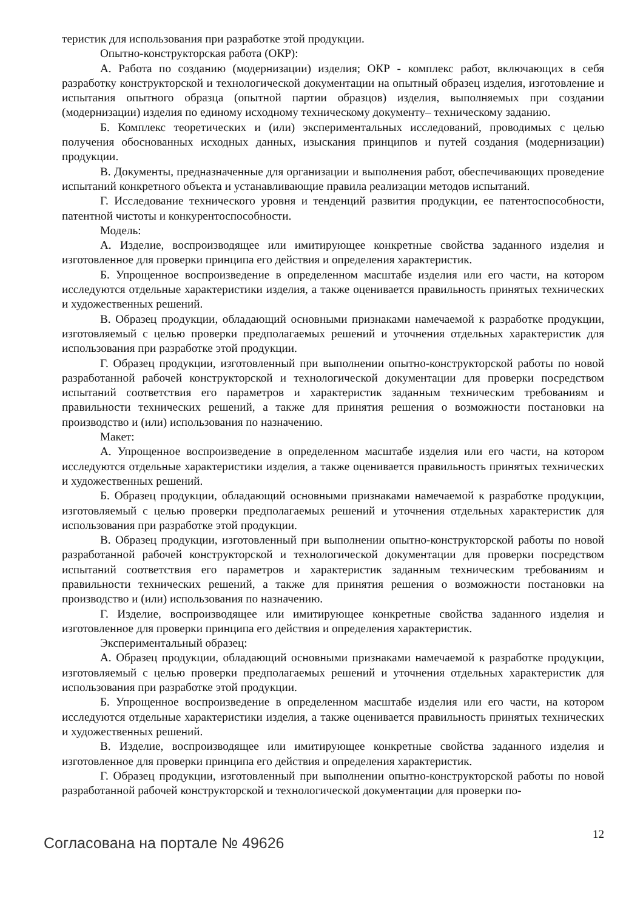теристик для использования при разработке этой продукции.
Опытно-конструкторская работа (ОКР):
А. Работа по созданию (модернизации) изделия; ОКР - комплекс работ, включающих в себя разработку конструкторской и технологической документации на опытный образец изделия, изготовление и испытания опытного образца (опытной партии образцов) изделия, выполняемых при создании (модернизации) изделия по единому исходному техническому документу– техническому заданию.
Б. Комплекс теоретических и (или) экспериментальных исследований, проводимых с целью получения обоснованных исходных данных, изыскания принципов и путей создания (модернизации) продукции.
В. Документы, предназначенные для организации и выполнения работ, обеспечивающих проведение испытаний конкретного объекта и устанавливающие правила реализации методов испытаний.
Г. Исследование технического уровня и тенденций развития продукции, ее патентоспособности, патентной чистоты и конкурентоспособности.
Модель:
А. Изделие, воспроизводящее или имитирующее конкретные свойства заданного изделия и изготовленное для проверки принципа его действия и определения характеристик.
Б. Упрощенное воспроизведение в определенном масштабе изделия или его части, на котором исследуются отдельные характеристики изделия, а также оценивается правильность принятых технических и художественных решений.
В. Образец продукции, обладающий основными признаками намечаемой к разработке продукции, изготовляемый с целью проверки предполагаемых решений и уточнения отдельных характеристик для использования при разработке этой продукции.
Г. Образец продукции, изготовленный при выполнении опытно-конструкторской работы по новой разработанной рабочей конструкторской и технологической документации для проверки посредством испытаний соответствия его параметров и характеристик заданным техническим требованиям и правильности технических решений, а также для принятия решения о возможности постановки на производство и (или) использования по назначению.
Макет:
А. Упрощенное воспроизведение в определенном масштабе изделия или его части, на котором исследуются отдельные характеристики изделия, а также оценивается правильность принятых технических и художественных решений.
Б. Образец продукции, обладающий основными признаками намечаемой к разработке продукции, изготовляемый с целью проверки предполагаемых решений и уточнения отдельных характеристик для использования при разработке этой продукции.
В. Образец продукции, изготовленный при выполнении опытно-конструкторской работы по новой разработанной рабочей конструкторской и технологической документации для проверки посредством испытаний соответствия его параметров и характеристик заданным техническим требованиям и правильности технических решений, а также для принятия решения о возможности постановки на производство и (или) использования по назначению.
Г. Изделие, воспроизводящее или имитирующее конкретные свойства заданного изделия и изготовленное для проверки принципа его действия и определения характеристик.
Экспериментальный образец:
А. Образец продукции, обладающий основными признаками намечаемой к разработке продукции, изготовляемый с целью проверки предполагаемых решений и уточнения отдельных характеристик для использования при разработке этой продукции.
Б. Упрощенное воспроизведение в определенном масштабе изделия или его части, на котором исследуются отдельные характеристики изделия, а также оценивается правильность принятых технических и художественных решений.
В. Изделие, воспроизводящее или имитирующее конкретные свойства заданного изделия и изготовленное для проверки принципа его действия и определения характеристик.
Г. Образец продукции, изготовленный при выполнении опытно-конструкторской работы по новой разработанной рабочей конструкторской и технологической документации для проверки по-
Согласована на портале № 49626 12